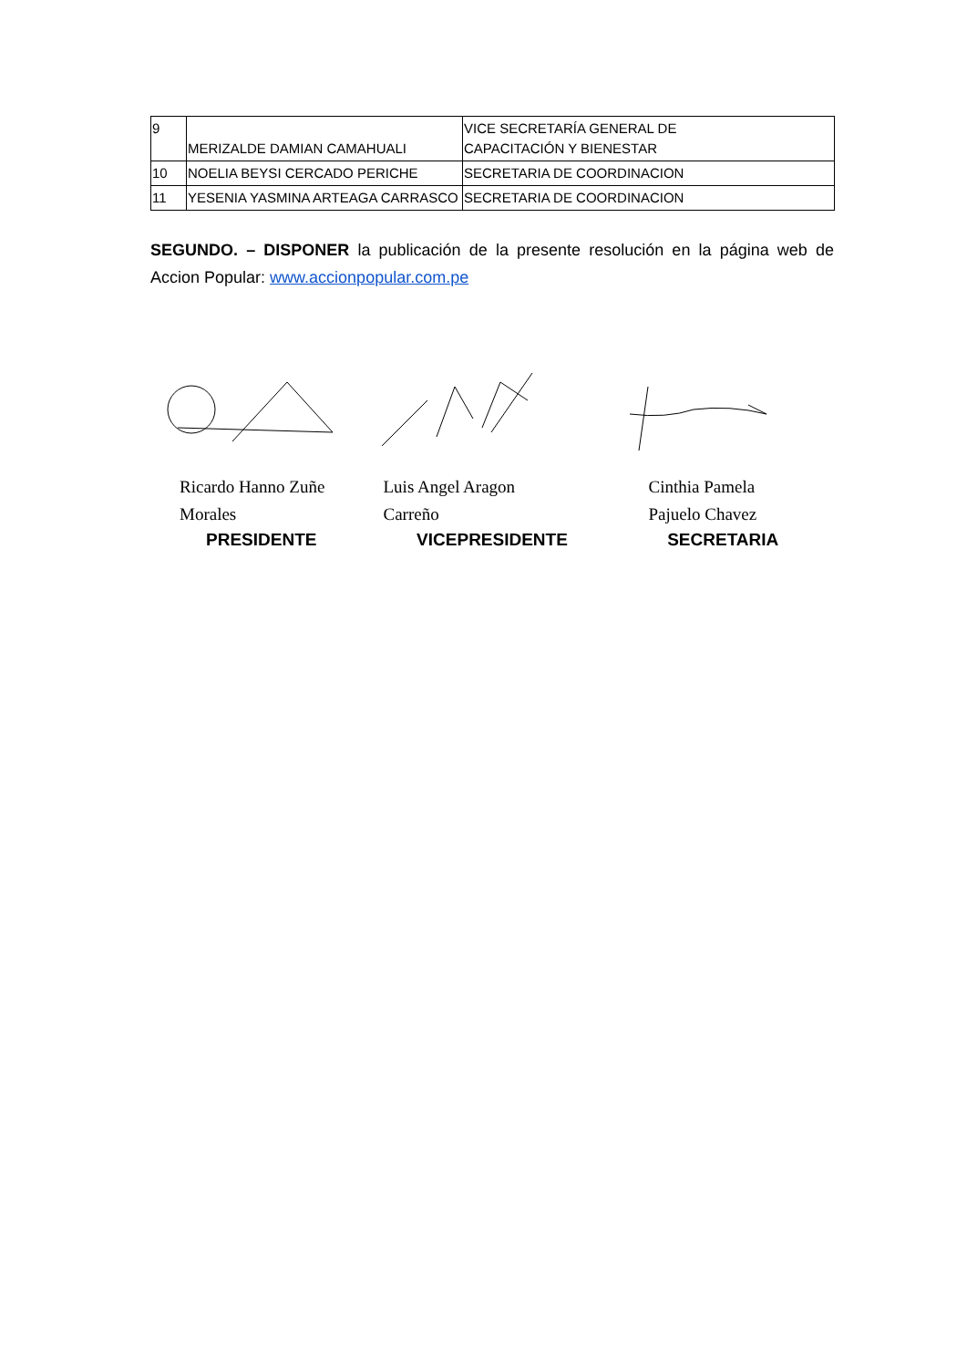| 9 | MERIZALDE DAMIAN CAMAHUALI | VICE SECRETARÍA GENERAL DE CAPACITACIÓN Y BIENESTAR |
| 10 | NOELIA BEYSI CERCADO PERICHE | SECRETARIA DE COORDINACION |
| 11 | YESENIA YASMINA ARTEAGA CARRASCO | SECRETARIA DE COORDINACION |
SEGUNDO. – DISPONER la publicación de la presente resolución en la página web de Accion Popular: www.accionpopular.com.pe
Ricardo Hanno Zuñe
Morales
PRESIDENTE
Luis Angel Aragon
Carreño
VICEPRESIDENTE
Cinthia Pamela
Pajuelo Chavez
SECRETARIA